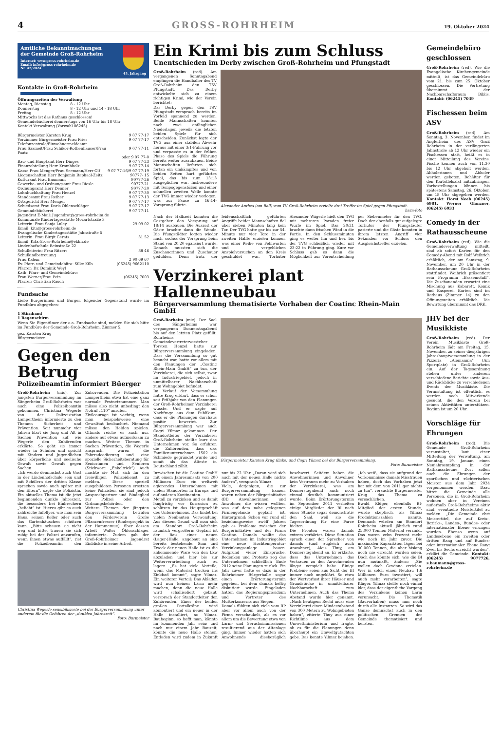4 GROSS-ROHRHEIM 19. Oktober 2024
Amtliche Bekanntmachungen
der Gemeinde Groß-Rohrheim
Internet: www.gross-rohrheim.de
Email: info@gross-rohrheim.de
Nr. 42/2024
45. Jahrgang
Kontakte in Groß-Rohrheim
Öffnungszeiten der Verwaltung
| Montag, Dienstag | 8 - 12 Uhr |
| Donnerstag | 8 - 12 Uhr und 14 - 18 Uhr |
| Freitag | 8 - 12 Uhr |
Mittwochs ist das Rathaus geschlossen!
Gemeindebücherei donnerstags von 16 Uhr bis 18 Uhr
Kontakt Verwaltung (Vorwahl 06245)
| Bürgermeister Karsten Krug | 9 07 77-17 |
| Vorzimmer Bürgermeister Frau Fries | 9 07 77-17 |
| Telefonzentrale/Einwohnermeldeamt | |
| Frau Szameit/Frau Schikor-Rothenhäuser/Frau Faatz | 9 07 77-11 |
| | oder 9 07 77-0 |
| Bau- und Hauptamt Herr Dinges | 9 07 77-23 |
| Finanzabteilung Herr Krombholz | 9 07 77-14 |
| Kasse Frau Menger/Frau Seemann/Herr Olf | 9 07 77-16/9 07 77-19 |
| Liegenschaften Herr Benjamin Raphael-Zeitz | 90777- 15 |
| Kulturamt Frau Baumann | 90777-26 |
| Gewerbe- und Ordnungsamt Frau Riesle | 90777-21 |
| Ordnungsamt Herr Denner | 90777-20 |
| Lohnbuchhaltung Frau Henzel | 9 07 77-30 |
| Standesamt Frau Reiher | 9 07 77-13 |
| Ortsgericht Herr Menger | 9 07 77-17 |
| Schiedsamt Frau Doris Öhlenschläger | 9 07 77-17 |
| Gemeindebücherei | 9 07 77-11 |
| Jugendrat E-Mail: Jugendrat@gross-rohrheim.de | |
| Kommunale Kindertagesstätte Mozartstraße 3 | |
| Leiterin: Frau Sonja Luley | 29 09 02 |
| Email: kita@gross-rohrheim.de | |
| Evangelische Kindertagesstätte Jahnstraße 5 | |
| Leiterin: Frau Birgit Gerats | 31 52 |
| Email: Kita.Gross-Rohrheim@ekhn.de | |
| Lindenhofschule Beinstraße 22 | |
| Schulleiterin: Frau Ritzert | 88 46 |
| Schulkindbetreuung | |
| Frau Kalem | 2 90 69 67 |
| Ev. Pfarr- und Gemeindebüro: Silke Kilb | (06245) 9662110 |
| Pfarrer: Dr. Dominik Weyl | |
| Kath. Pfarr- und Gemeindebüro: | |
| Frau Werner/Frau Pein | (06245) 7003 |
| Pfarrer: Christian Rauch | |
Fundsache
Liebe Bürgerinnen und Bürger, folgender Gegenstand wurde im Fundbüro abgegeben:
1 Stirnband
1 Regenschirm
Wenn Sie Eigentümer der o.a. Fundsache sind, melden Sie sich bitte im Fundbüro der Gemeinde Groß-Rohrheim, Zimmer 5.
gez. Karsten Krug
Bürgermeister
Gegen den Betrug
Polizeibeamtin informiert Büerger
Groß-Rohrheim (mic). Zur jüngsten Bürgerversammlung im Sängerheim Groß-Rohrheim war auch eine Polizeibeamtin gekommen. Christina Wegerle von der Polizeistation Lampertheim informierte zu den Themen Sicherheit und Prävention. Seit nunmehr vier Jahren klärt sie Jung und Alt in Sachen Prävention auf, wie Wegerle den Zuhörenden erklärte. So geht sie immer wieder in Schulen und spricht mit Kindern und Jugendlichen über körperliche und seelische Gewalt sowie Gewalt gegen Sachen.
„Ich werde demnächst auch Gast in der Lindenhofschule sein und mit Schülern der dritten Klasse sprechen sowie auch später mit den Eltern“, sagte die Polizistin. Ein aktuelles Thema ist die jetzt beginnenden dunkle Jahreszeit, die besonders bei Einbrechern „beliebt“ ist. Hierzu gibt es auch zahlreiche Infoflyer, wie man sein Haus, seinen Keller oder auch das Gartenhäuschen schützen kann. „Bitte schauen sie nicht weg und bitte, trauen sie sich ruhig bei der Polizei anzurufen, wenn ihnen etwas auffällt“, riet die Polizeibeamtin den Zuhörenden. Die Polizeistation Lampertheim etwa hat eine ganz normale Festnetznummer. Man müsse also nicht unbedingt den Notruf „110“ anrufen.
Zivilcourage ist wichtig, wenn man beispielsweise eine Gewalttat beobachtet. Niemand müsse den Helden spielen. Oftmals reiche es auch nur, andere auf etwas aufmerksam zu machen. Weitere Themen in Sachen Prävention, die Wegerle ansprach, waren die Fahrradcodierung und eine spezielle Sicherheitsberatung für Seniorinnen und Senioren (Stichwort: „Enkeltrick“). Auch machte sie Mut, sich für den freiwilligen Polizeidienst zu melden. Diese speziell ausgebildeten Personen ersetzen keine Polizisten, sie sind jedoch Ansprechpartner und Bindeglied zur Polizei oder den Ordnungsbehörden.
Weitere Themen der jüngsten Bürgerversammlung betrafen den Förderverein Große Pflanzenfresser (Rinderprojekt in der Hammeraue), über dessen Arbeit Walter Öhlenschläger informierte. Zudem gab der Groß-Rohrheimer Jugendrat Einblicke in seine Arbeit.
Christina Wegerle sensibilisierte bei der Bürgerversammlung unter anderem für die Gefahren der „dunklen Jahreszeit“.
Foto: Burmeister
Ein Krimi bis zum Schluss
Unentschieden im Derby zwischen Groß-Rohrheim und Pfungstadt
Groß-Rohrheim (red). Am vergangenen Sonntagabend empfingen die Handballer des TV Groß-Rohrheim den TSV Pfungstadt. Das Derby entwickelte sich zu einem richtigen Krimi, wie der Verein berichtet:
Das Derby gegen den TSV Pfungstadt versprach bereits im Vorfeld spannend zu werden. Beide Mannschaften konnten nach zwei anfänglichen Niederlagen jeweils die letzten beiden Spiele für sich entscheiden. Zunächst legte der TVG aus einer stabilen Abwehr heraus mit einer 3:1-Führung vor und verpasste es in der frühen Phase des Spiels die Führung bereits weiter auszubauen. Beide Mannschaften lieferten sich fortan ein umkämpftes und von beiden Seiten hart geführtes Spiel, das bis zum 13:13 ausgeglichen war. Insbesondere mit Tempogegenstößen und einer schnellen zweiten Welle konnte der TVG immer wieder vorlegen, was zur Pause zu 16:14-Vorsprung führte.
Alexander Anthes (am Ball) vom TV Groß-Rohrheim erzielte drei Treffer im Spiel gegen Pfungstadt.
haza-foto
Nach der Halbzeit konnten die Gastgeber den Vorsprung auf 18:14 ausbauen. Die Auszeit der Gäste brachte dann die Wende. Die Pfungstädter legten wieder nach, sodass der Vorsprung beim Stand von 20:20 egalisiert wurde. Danach mussten sich die Zuschauerinnen und Zuschauer gedulden. Denn trotz der leidenschaftlich geführten Angriffe beider Mannschaften fiel über sieben Minuten lang kein Tor. Der TVG hatte gar bis zur 54. Minute nur vier Tore in der zweiten Hälfte erzielen können, was einer Reihe von Fehlwürfen und vergeblichen Anspielversuchen an den Kreis geschuldet war. Torhüter Alexander Wägerle hielt den TVG mit mehreren Paraden freier Würfe im Spiel. Das 20:21 brachte dann frischen Wind in die Partie. In den Schlussminuten ging es weiter hin und her, bis der TVG schließlich wieder mit 23:22 in Führung ging. Kurz vor Schluss gab es dann die Möglichkeit zur Vorentscheidung per Siebenmeter für den TVG. Doch der ebenfalls gut aufgelegte Torhüter der Pfungstädter parierte und die Gäste konnten in ihrem letzten Angriff vier Sekunden vor Schluss den Ausgleichstreffer erzielen.
Verzinkerei plant Hallenneubau
Bürgerversammlung thematisierte Vorhaben der Coatinc Rhein-Main GmbH
Groß-Rorheim (mic). Der Saal des Sängerheims war vergangenen Donnerstagabend bis auf den letzten Platz gefüllt. Rohrheims Gemeindevertretervorsteher Torsten Henzel hatte zur Bürgerversammlung eingeladen. Dass die Versammlung so gut besucht war, hatte vor allem mit den Planungen der „Coatinc Rhein-Main GmbH“ zu tun, der Verzinkerei, die sich selbst, zwar im Industriegebiet, jedoch in unmittelbarer Nachbarschaft zum Wohngebiet befindet.
Im Verlauf der Versammlung hatte Krug erklärt, dass er schon seit Frühjahr von den Planungen der Groß-Rohrheimer Verzinkerei wusste. Und er sagte auf Nachfrage aus dem Publikum, dass er die Planungen durchaus positiv bewertet. Zur Bürgerversammlung war auch Cagri Yilmaz gekommen. Der Standortleiter der Verzinkerei Groß-Rohrheim stellte kurz das Unternehmen vor. So erfuhren die Zuhörenden, dass das Familienunternehmen 1502 als Schmiede gegründet wurde und somit als das Älteste in Deutschland zählt.
Bürgermeister Karsten Krug (links) und Cagri Yilmaz bei der Bürgerversammlung.
Foto: Burmeister
Inzwischen ist die Coatinc GmbH mit einem Jahresumsatz von 200 Millionen Euro ein weltweit agierendes Unternehmen mit vielen Standorten in Europa und auf anderen Kontinenten.
Metall zu verzinken und es damit langfristig vor Korrosion zu schützen ist das Hauptgeschäft des Unternehmens. Das findet bei vielen Neubauten Verwendung. Aus diesem Grund will man sich am Standort Groß-Rohrheim räumlich vergrößern: Geplant ist der Bau einer neuen (Lager-)Halle, angebaut an eine bereits bestehende. Sinn und Zweck der neuen Halle ist es die ankommende Ware von den Lkw abzuladen und hier bis zur Weiterverarbeitung auch zu lagern. „Es hat viele Vorteile, wenn das Material trocken ins Zinkbad kommt“, sagte Yilmaz. Ein weiterer Vorteil: Das Abladen wird nun keinen Lärm mehr machen, denn die neue Halle wird schallisoliert gebaut, versprach der Standortleiter den Zuhörenden. Einer der beiden großen Portalkräne wird abmontiert und ein neuer in der Halle installiert, so Yilmaz. Baubeginn, so hofft man, könnte im kommenden Jahr sein; und nach nur einem Jahr Bauzeit, könnte die neue Halle stehen. Entladen wird zudem in Zukunft nur bis 22 Uhr. „Daran wird sich auch mit der neuen Halle nichts ändern“, versprach Yilmaz.
Viele, derjenigen, die zur Bürgerversammlung kamen, waren neben der Bürgerinitiative (BI) Anwohnerinnen und Anwohner, die wissen wollten, was auf dem nahe gelegenen Firmengelände geplant ist. Hintergrund: Schon vor rund elf beziehungsweise zwölf Jahren gab es Probleme zwischen der Bürgerinitiative und der Firma Coatinc. Damals wollte das Unternehmen im Industriegebiet eine neue Hochtemperatur-Verzinkungsanlage bauen. Aufgrund vieler Einsprüche, Bedenken und Proteste zog das Unternehmen schließlich Ende 2012 seine Planungen zurück. Ein Jahr zuvor hatte es dazu in der Rohrheimer Bürgerhalle sogar einen Erörterungstermin gegeben, bei dem damals heftig diskutiert wurde. Eingeladen hatten das Regierungspräsidium und Vertreter des Mutterkonzerns aus Siegen.
Damals fühlten sich viele vom RP aber vor allem auch von der Firma verschaukelt, als es vor allem um die Bewertung etwa von Lärm- und Geruchsimmissionen resultierend aus der Altanlage ging. Immer wieder hatten sich Anwohnende diesbezüglich beschwert. Seitdem haben die Anwohnerinnen und Anwohner kein Vertrauen mehr zu Vorhaben der Verzinkerei, was am Donnerstagabend auch noch einmal deutlich kommuniziert wurde. Beim Erörterungstermin im September 2011 verließen einige Mitglieder der BI nach einer Stunde sogar demonstrativ den Saal, weil sie die Tagesordnung für eine Farce hielten.
Die Fronten waren damals extrem verhärtet. Diese Situation sprach einer der Sprecher von damals (und zugleich auch Anwohner), Alois Thuy, am Donnerstagabend an. Er erklärte, dass das Unternehmen das Vertrauen zu den Anwohnenden längst verspielt habe. Einige Probleme seien aus Sicht der BI immer noch ungeklärt. So etwa der Wertverlust ihrer Häuser und Grundstücke in unmittelbarer Nachbarschaft zum Unternehmen. Auch das Thema Abstand wurde hier genannt. „Nach heutigem Recht muss eine Verzinkerei einen Mindestabstand von 300 Metern zu Wohngebieten haben“, zitierte Thuy aus einer Richtlinie aus dem Umweltministerium und fragte, ob es für die Planungen denn überhaupt ein Umweltgutachten gebe. Das konnte Yilmaz bejahen. „Ich weiß, dass sie aufgrund der Vorkommnisse damals Misstrauen haben, doch das Vorhaben jetzt hat mit dem von 2011 gar nichts zu tun“, versuchte Bürgermeister Krug das Thema zu versachlichen.
Ewald Klüger, ebenfalls BI-Mitglied der ersten Stunde, wurde skeptisch, als Yilmaz Produktionszahlen nannte. Demnach würden am Standort Rohrheim aktuell jährlich rund 25.000 Tonnen Material verzinkt. Das waren zehn Prozent mehr wie noch im Jahr zuvor. Die maximalen Kapazitäten lägen bei 30.000 Tonnen, die aber bislang noch nie erreicht worden seien. Doch das könnte sich, wie die BI nun mutmaßt, ändern: „Sie wollen doch Gewinne erzielen. Wer in solch einen Neubau 1,6 Millionen Euro investiert, will auch mehr verarbeiten“, sagte Klüger. Yilmaz stellte noch einnal klar, dass der eigentliche Vorgang des Verzinkens keinen Lärm verursacht. Die Thematik (Bauvorhaben) muss nun noch durch alle Instanzen. So wird das Ganze demnächst auch in den politischen Gremien der Gemeinde thematisiert und beraten.
Gemeindebüro geschlossen
Groß-Rohrheim (red). Wie die Evangelische Kirchengemeinde mitteilt, ist das Gemeindebüro vom 21. bis zum 25. Oktober geschlossen. Die Vertretung übernimmt der Nachbarschaftsraum Biblis. Kontakt: (06245) 7039
Fischessen beim ASV
Groß-Rohrheim (red). Am Sonntag, 3. November, findet im Anglerheim des ASV Groß Rohrheim in der verlängerten Jahnstraße ab 12 Uhr wieder ein Fischessen statt, heißt es in einer Mitteilung des Vereins. Fische können auch von 11.30 bis 12 Uhr abgeholt werden. Abholerinnen und Abholer werden gebeten, Behälter für den Kartoffelsalat mitzubringen. Vorbestellungen können bis spätestens Samstag, 26. Oktober, um 18 Uhr abgegeben werden. Kontakt: Horst Neeb (06245) 6981, Werner Glanzner, (06245) 6933
Comedy in der Rathausscheune
Groß-Rohrheim (red). Wie die Gemeindeverwaltung mitteilt, sind ab sofort Karten für den Comedy-Abend mit Rolf Weihrich erhältlich, der am Samstag, 9. November, um 20 Uhr in der Rathausscheune Groß-Rohrheim stattfindet. Weihrich präsentiert sein Programm „Bassemoluff“. Die Zuschauenden erwartet eine Mischung aus Kabarett, Komik und Kasperei. Karten sind im Rathaus (Zimmer 14) zu den Öffnungszeiten erhältlich. Die Bewirtung übernimmt das DRK.
JHV bei der Musikkiste
Groß-Rohrheim (red). Der Verein Musikkiste Groß-Rohrheim lädt am Freitag, 15. November, zu seiner diesjährigen Jahreshauptversammlung in der Pizzeria „Alemannia“ (Am Sportplatz) in Groß-Rohrheim ein. Auf der Tagesordnung stehen unter anderem verschiedene Berichte sowie Aus- und Rückblicke zu verschiedenen Events der Musikkiste. Die Veranstaltung ist öffentlich, es werden noch Mitwirkende gesucht, die den Verein bei seinen Aktivitäten unterstützen. Beginn ist um 20 Uhr.
Vorschläge für Ehrungen
Groß-Rohrheim (red). Die Gemeinde Groß-Rohrheim veranstaltet, laut einer Mitteilung der Verwaltung, am Sonntag, 19. Januar, einen Neujahrsempfang in der Rathausscheune. Dort sollen auch die Ehrungen der sportlichen und züchterischen Meister aus dem Jahr 2024 vorgenommen werden. Dazu bittet die Gemeinde alle Personen, die in Groß-Rohrheim wohnen aber in Vereinen außerhalb Groß-Rohrheims aktiv sind, eventuelle Meistertitel zu melden. „Die Gemeinde ehrt Meistertitel, die auf Kreis-, Bezirks-, Landes-, Bundes- oder internationaler Ebene errungen wurden. Ebenso wenn auf Landesebene ein zweiten oder dritten Rang und auf Bundes- oder internationaler Ebene Rang Zwei bis Sechs erreicht wurden“, erklärt die Gemeinde. Kontakt: (06245) 9077726, s.baumann@gross-rohrheim.de